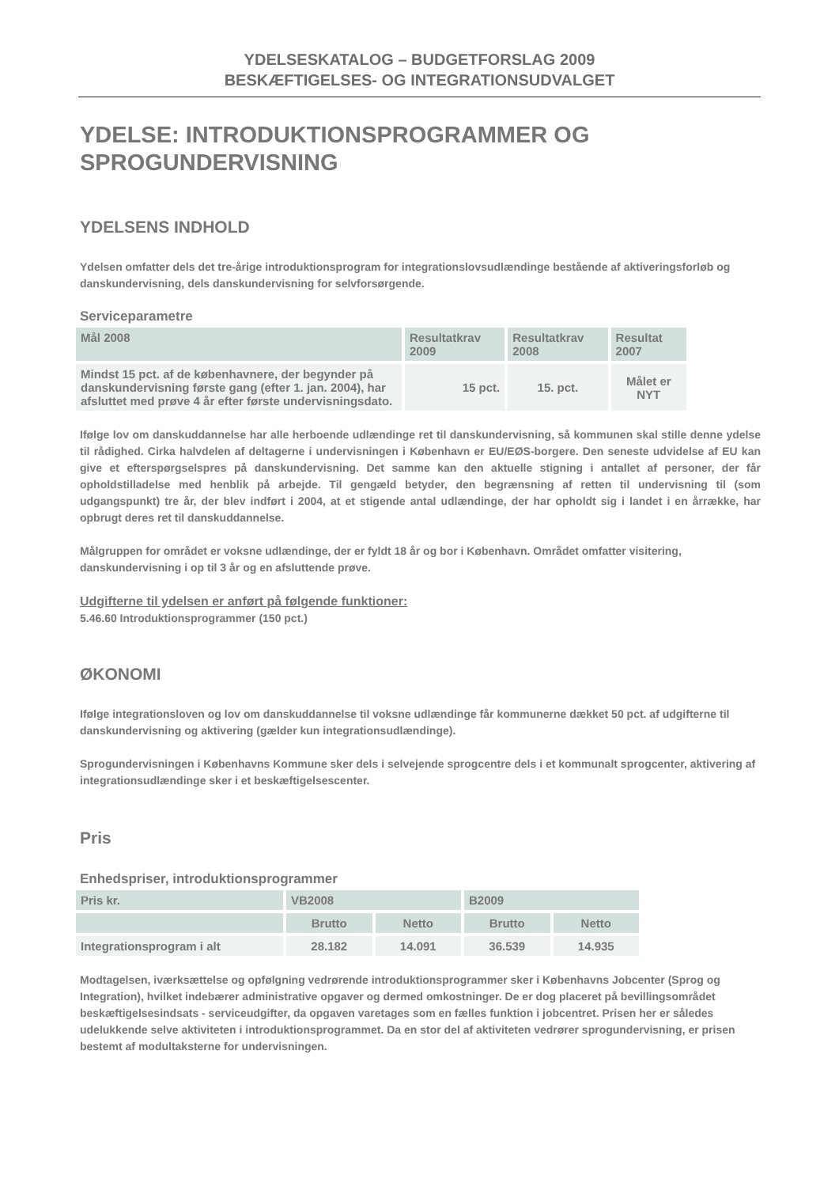YDELSESKATALOG – BUDGETFORSLAG 2009
BESKÆFTIGELSES- OG INTEGRATIONSUDVALGET
YDELSE: INTRODUKTIONSPROGRAMMER OG SPROGUNDERVISNING
YDELSENS INDHOLD
Ydelsen omfatter dels det tre-årige introduktionsprogram for integrationslovsudlændinge bestående af aktiveringsforløb og danskundervisning, dels danskundervisning for selvforsørgende.
Serviceparametre
| Mål 2008 | Resultatkrav 2009 | Resultatkrav 2008 | Resultat 2007 |
| --- | --- | --- | --- |
| Mindst 15 pct. af de københavnere, der begynder på danskundervisning første gang (efter 1. jan. 2004), har afsluttet med prøve 4 år efter første undervisningsdato. | 15 pct. | 15. pct. | Målet er NYT |
Ifølge lov om danskuddannelse har alle herboende udlændinge ret til danskundervisning, så kommunen skal stille denne ydelse til rådighed. Cirka halvdelen af deltagerne i undervisningen i København er EU/EØS-borgere. Den seneste udvidelse af EU kan give et efterspørgselspres på danskundervisning. Det samme kan den aktuelle stigning i antallet af personer, der får opholdstilladelse med henblik på arbejde. Til gengæld betyder, den begrænsning af retten til undervisning til (som udgangspunkt) tre år, der blev indført i 2004, at et stigende antal udlændinge, der har opholdt sig i landet i en årrække, har opbrugt deres ret til danskuddannelse.
Målgruppen for området er voksne udlændinge, der er fyldt 18 år og bor i København. Området omfatter visitering, danskundervisning i op til 3 år og en afsluttende prøve.
Udgifterne til ydelsen er anført på følgende funktioner:
5.46.60 Introduktionsprogrammer (150 pct.)
ØKONOMI
Ifølge integrationsloven og lov om danskuddannelse til voksne udlændinge får kommunerne dækket 50 pct. af udgifterne til danskundervisning og aktivering (gælder kun integrationsudlændinge).
Sprogundervisningen i Københavns Kommune sker dels i selvejende sprogcentre dels i et kommunalt sprogcenter, aktivering af integrationsudlændinge sker i et beskæftigelsescenter.
Pris
Enhedspriser, introduktionsprogrammer
| Pris kr. | VB2008 | | B2009 | |
| --- | --- | --- | --- | --- |
| | Brutto | Netto | Brutto | Netto |
| Integrationsprogram i alt | 28.182 | 14.091 | 36.539 | 14.935 |
Modtagelsen, iværksættelse og opfølgning vedrørende introduktionsprogrammer sker i Københavns Jobcenter (Sprog og Integration), hvilket indebærer administrative opgaver og dermed omkostninger. De er dog placeret på bevillingsområdet beskæftigelsesindsats - serviceudgifter, da opgaven varetages som en fælles funktion i jobcentret. Prisen her er således udelukkende selve aktiviteten i introduktionsprogrammet. Da en stor del af aktiviteten vedrører sprogundervisning, er prisen bestemt af modultaksterne for undervisningen.